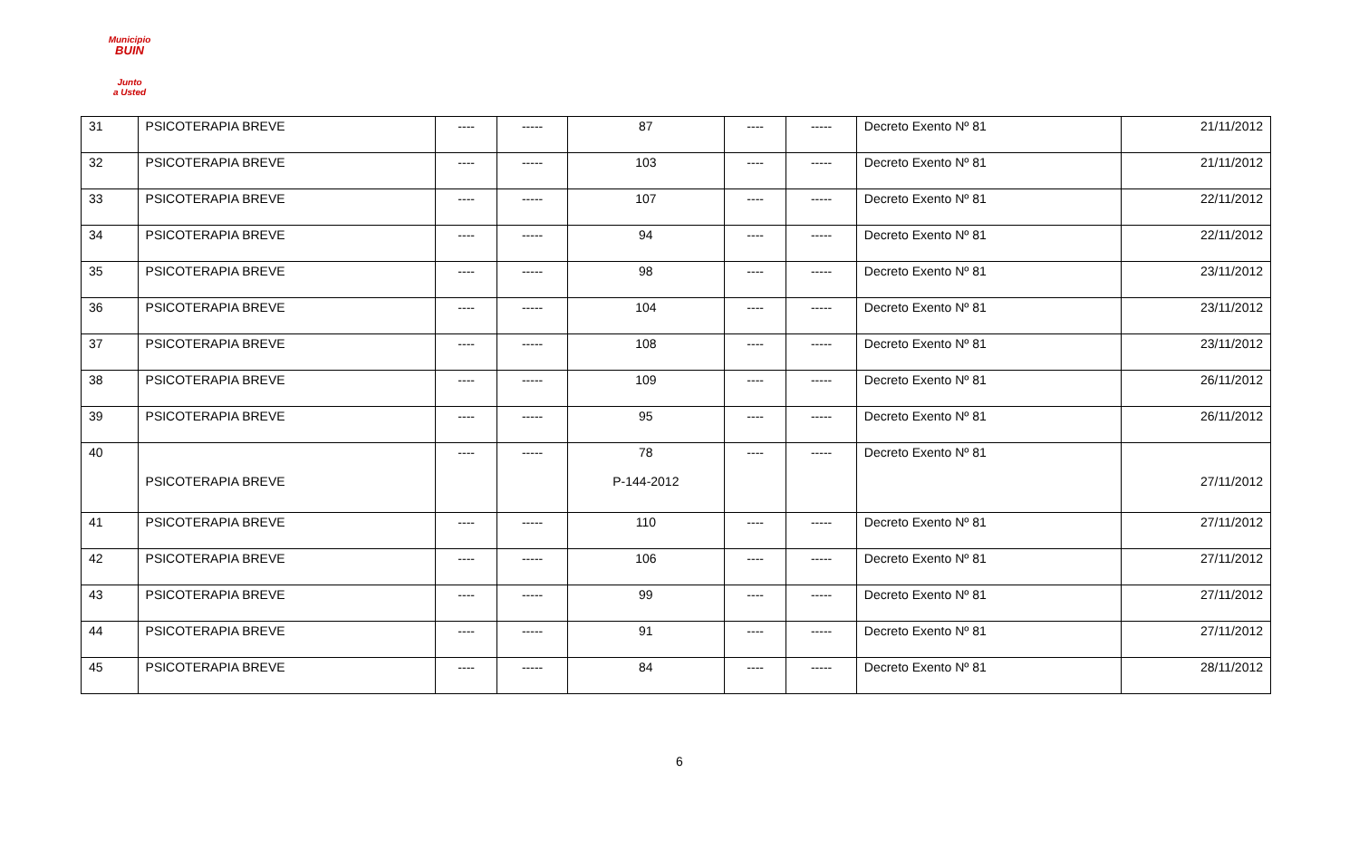Municipio
BUIN
Junto
a Usted
| 31 | PSICOTERAPIA BREVE | ---- | ----- | 87 | ---- | ----- | Decreto Exento Nº 81 | 21/11/2012 |
| 32 | PSICOTERAPIA BREVE | ---- | ----- | 103 | ---- | ----- | Decreto Exento Nº 81 | 21/11/2012 |
| 33 | PSICOTERAPIA BREVE | ---- | ----- | 107 | ---- | ----- | Decreto Exento Nº 81 | 22/11/2012 |
| 34 | PSICOTERAPIA BREVE | ---- | ----- | 94 | ---- | ----- | Decreto Exento Nº 81 | 22/11/2012 |
| 35 | PSICOTERAPIA BREVE | ---- | ----- | 98 | ---- | ----- | Decreto Exento Nº 81 | 23/11/2012 |
| 36 | PSICOTERAPIA BREVE | ---- | ----- | 104 | ---- | ----- | Decreto Exento Nº 81 | 23/11/2012 |
| 37 | PSICOTERAPIA BREVE | ---- | ----- | 108 | ---- | ----- | Decreto Exento Nº 81 | 23/11/2012 |
| 38 | PSICOTERAPIA BREVE | ---- | ----- | 109 | ---- | ----- | Decreto Exento Nº 81 | 26/11/2012 |
| 39 | PSICOTERAPIA BREVE | ---- | ----- | 95 | ---- | ----- | Decreto Exento Nº 81 | 26/11/2012 |
| 40 | PSICOTERAPIA BREVE | ---- | ----- | 78 P-144-2012 | ---- | ----- | Decreto Exento Nº 81 | 27/11/2012 |
| 41 | PSICOTERAPIA BREVE | ---- | ----- | 110 | ---- | ----- | Decreto Exento Nº 81 | 27/11/2012 |
| 42 | PSICOTERAPIA BREVE | ---- | ----- | 106 | ---- | ----- | Decreto Exento Nº 81 | 27/11/2012 |
| 43 | PSICOTERAPIA BREVE | ---- | ----- | 99 | ---- | ----- | Decreto Exento Nº 81 | 27/11/2012 |
| 44 | PSICOTERAPIA BREVE | ---- | ----- | 91 | ---- | ----- | Decreto Exento Nº 81 | 27/11/2012 |
| 45 | PSICOTERAPIA BREVE | ---- | ----- | 84 | ---- | ----- | Decreto Exento Nº 81 | 28/11/2012 |
6